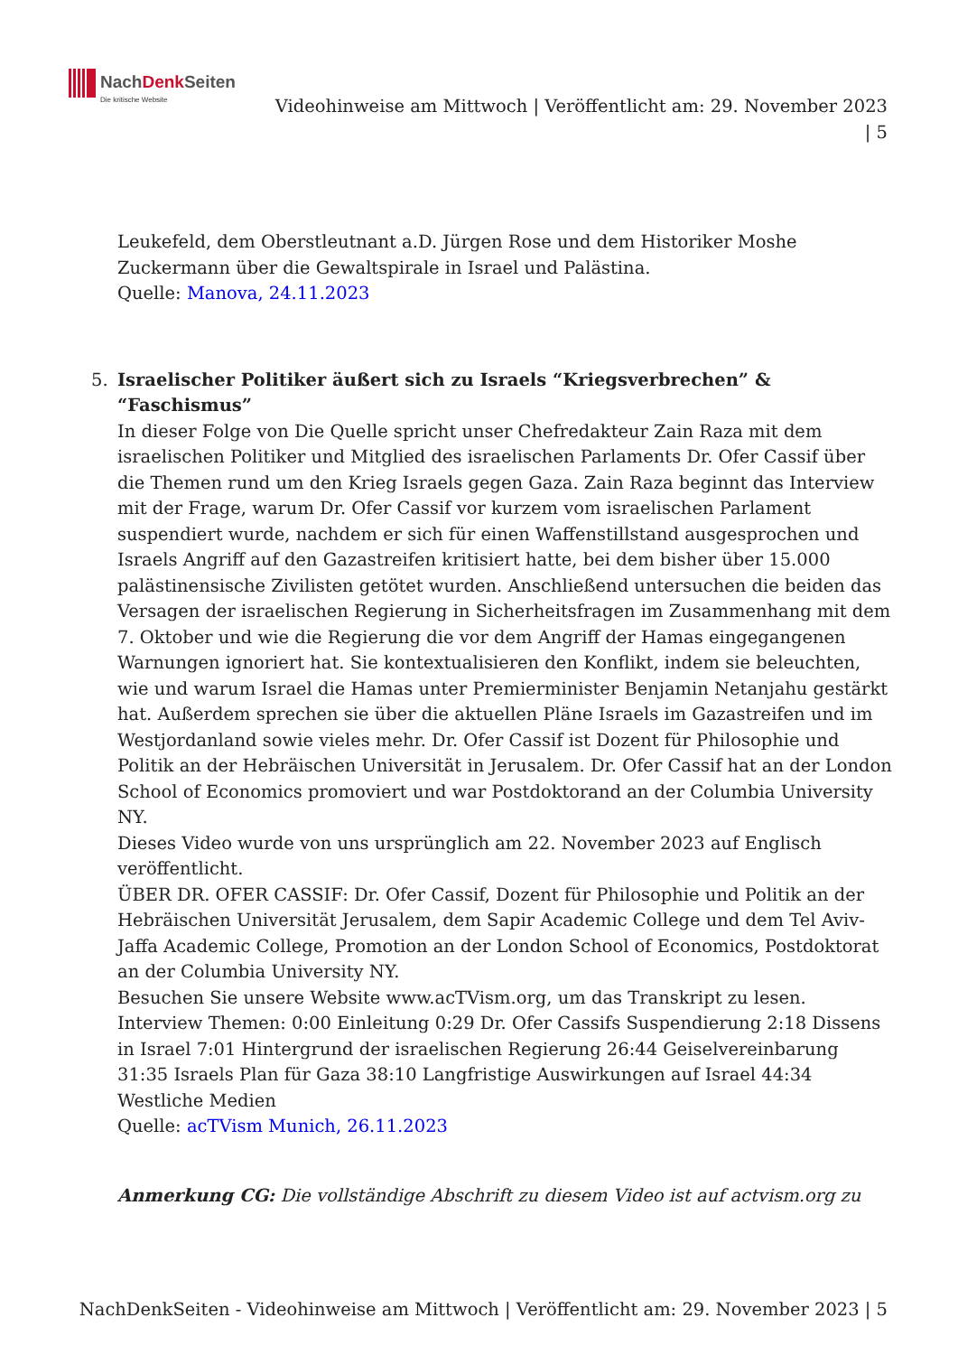NachDenk Seiten
Die kritische Website
Videohinweise am Mittwoch | Veröffentlicht am: 29. November 2023
| 5
Leukefeld, dem Oberstleutnant a.D. Jürgen Rose und dem Historiker Moshe Zuckermann über die Gewaltspirale in Israel und Palästina.
Quelle: Manova, 24.11.2023
5. Israelischer Politiker äußert sich zu Israels “Kriegsverbrechen” & “Faschismus”
In dieser Folge von Die Quelle spricht unser Chefredakteur Zain Raza mit dem israelischen Politiker und Mitglied des israelischen Parlaments Dr. Ofer Cassif über die Themen rund um den Krieg Israels gegen Gaza. Zain Raza beginnt das Interview mit der Frage, warum Dr. Ofer Cassif vor kurzem vom israelischen Parlament suspendiert wurde, nachdem er sich für einen Waffenstillstand ausgesprochen und Israels Angriff auf den Gazastreifen kritisiert hatte, bei dem bisher über 15.000 palästinensische Zivilisten getötet wurden. Anschließend untersuchen die beiden das Versagen der israelischen Regierung in Sicherheitsfragen im Zusammenhang mit dem 7. Oktober und wie die Regierung die vor dem Angriff der Hamas eingegangenen Warnungen ignoriert hat. Sie kontextualisieren den Konflikt, indem sie beleuchten, wie und warum Israel die Hamas unter Premierminister Benjamin Netanjahu gestärkt hat. Außerdem sprechen sie über die aktuellen Pläne Israels im Gazastreifen und im Westjordanland sowie vieles mehr. Dr. Ofer Cassif ist Dozent für Philosophie und Politik an der Hebräischen Universität in Jerusalem. Dr. Ofer Cassif hat an der London School of Economics promoviert und war Postdoktorand an der Columbia University NY.
Dieses Video wurde von uns ursprünglich am 22. November 2023 auf Englisch veröffentlicht.
ÜBER DR. OFER CASSIF: Dr. Ofer Cassif, Dozent für Philosophie und Politik an der Hebräischen Universität Jerusalem, dem Sapir Academic College und dem Tel Aviv-Jaffa Academic College, Promotion an der London School of Economics, Postdoktorat an der Columbia University NY.
Besuchen Sie unsere Website www.acTVism.org, um das Transkript zu lesen.
Interview Themen: 0:00 Einleitung 0:29 Dr. Ofer Cassifs Suspendierung 2:18 Dissens in Israel 7:01 Hintergrund der israelischen Regierung 26:44 Geiselvereinbarung 31:35 Israels Plan für Gaza 38:10 Langfristige Auswirkungen auf Israel 44:34 Westliche Medien
Quelle: acTVism Munich, 26.11.2023
Anmerkung CG: Die vollständige Abschrift zu diesem Video ist auf actvism.org zu
NachDenkSeiten - Videohinweise am Mittwoch | Veröffentlicht am: 29. November 2023 | 5